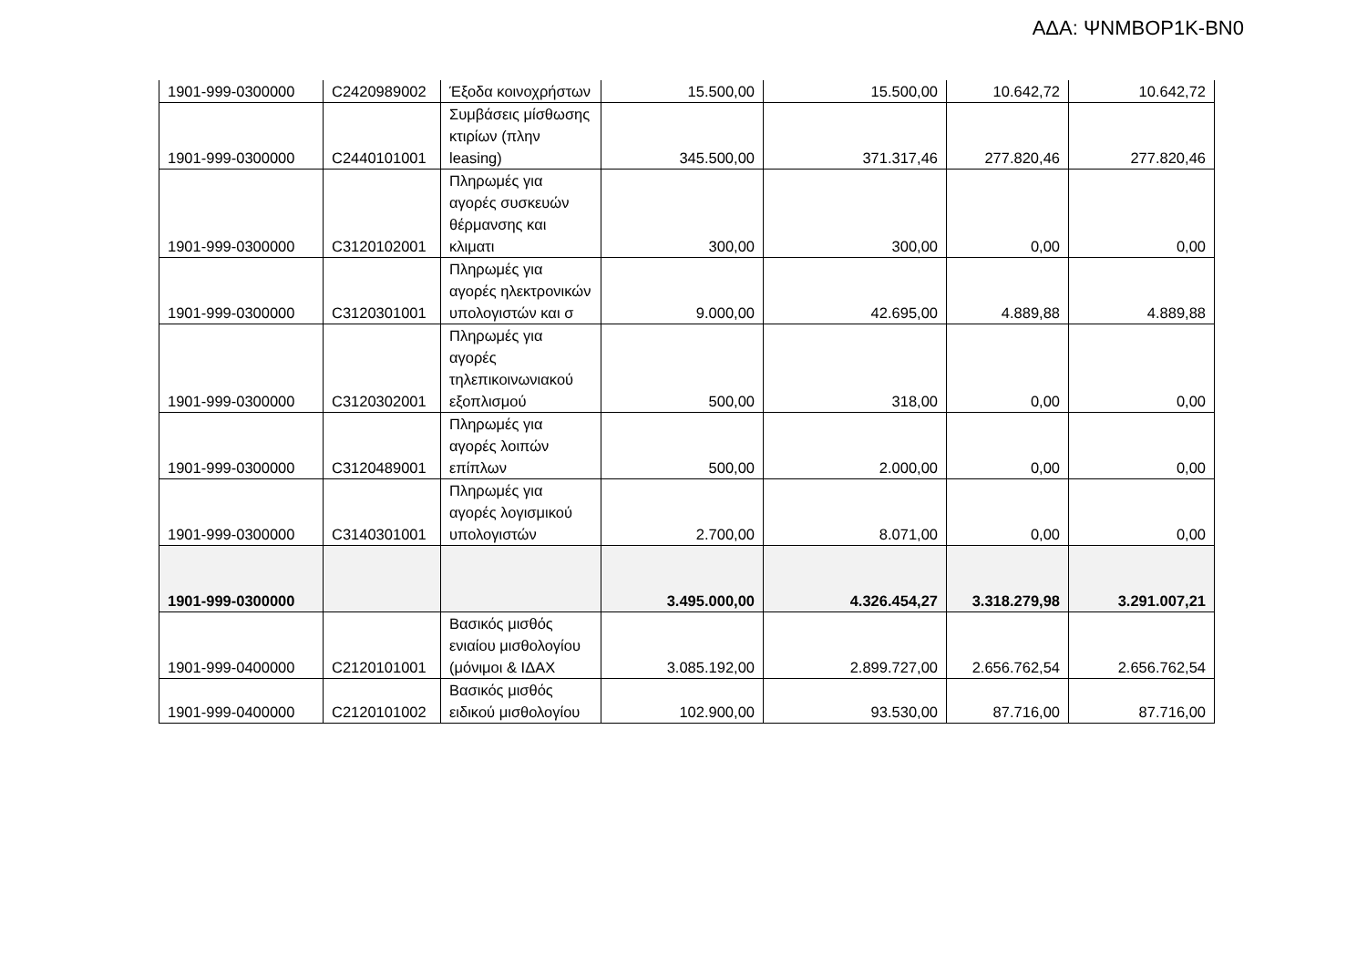ΑΔΑ: ΨΝΜΒΟΡ1Κ-ΒΝ0
| 1901-999-0300000 | C2420989002 | Έξοδα κοινοχρήστων | 15.500,00 | 15.500,00 | 10.642,72 | 10.642,72 |
| 1901-999-0300000 | C2440101001 | Συμβάσεις μίσθωσης κτιρίων (πλην leasing) | 345.500,00 | 371.317,46 | 277.820,46 | 277.820,46 |
| 1901-999-0300000 | C3120102001 | Πληρωμές για αγορές συσκευών θέρμανσης και κλιματι | 300,00 | 300,00 | 0,00 | 0,00 |
| 1901-999-0300000 | C3120301001 | Πληρωμές για αγορές ηλεκτρονικών υπολογιστών και σ | 9.000,00 | 42.695,00 | 4.889,88 | 4.889,88 |
| 1901-999-0300000 | C3120302001 | Πληρωμές για αγορές τηλεπικοινωνιακού εξοπλισμού | 500,00 | 318,00 | 0,00 | 0,00 |
| 1901-999-0300000 | C3120489001 | Πληρωμές για αγορές λοιπών επίπλων | 500,00 | 2.000,00 | 0,00 | 0,00 |
| 1901-999-0300000 | C3140301001 | Πληρωμές για αγορές λογισμικού υπολογιστών | 2.700,00 | 8.071,00 | 0,00 | 0,00 |
| 1901-999-0300000 | | | 3.495.000,00 | 4.326.454,27 | 3.318.279,98 | 3.291.007,21 |
| 1901-999-0400000 | C2120101001 | Βασικός μισθός ενιαίου μισθολογίου (μόνιμοι & ΙΔΑΧ | 3.085.192,00 | 2.899.727,00 | 2.656.762,54 | 2.656.762,54 |
| 1901-999-0400000 | C2120101002 | Βασικός μισθός ειδικού μισθολογίου | 102.900,00 | 93.530,00 | 87.716,00 | 87.716,00 |